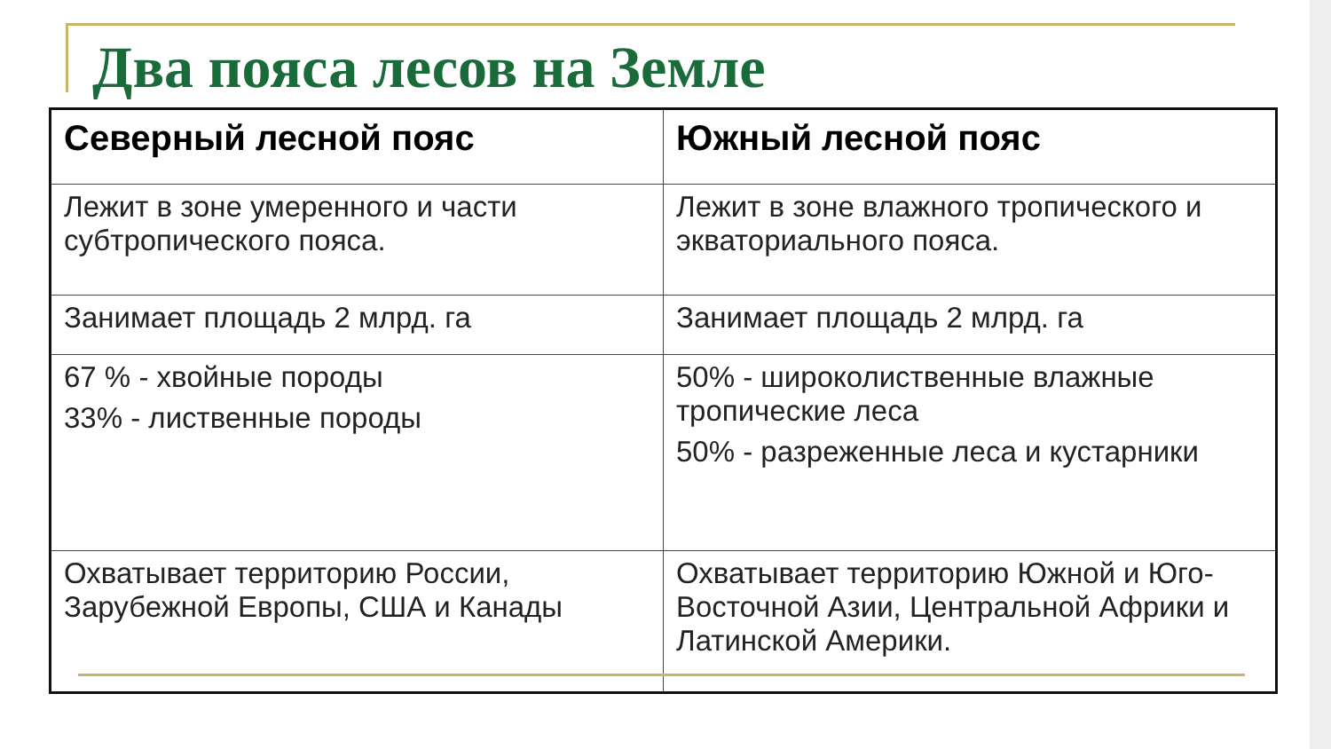Два пояса лесов на Земле
| Северный лесной пояс | Южный лесной пояс |
| --- | --- |
| Лежит в зоне умеренного и части субтропического пояса. | Лежит в зоне влажного тропического и экваториального пояса. |
| Занимает площадь 2 млрд. га | Занимает площадь 2 млрд. га |
| 67 % - хвойные породы 33% - лиственные породы | 50% - широколиственные влажные тропические леса 50% - разреженные леса и кустарники |
| Охватывает территорию России, Зарубежной Европы, США и Канады | Охватывает территорию Южной и Юго-Восточной Азии, Центральной Африки и Латинской Америки. |